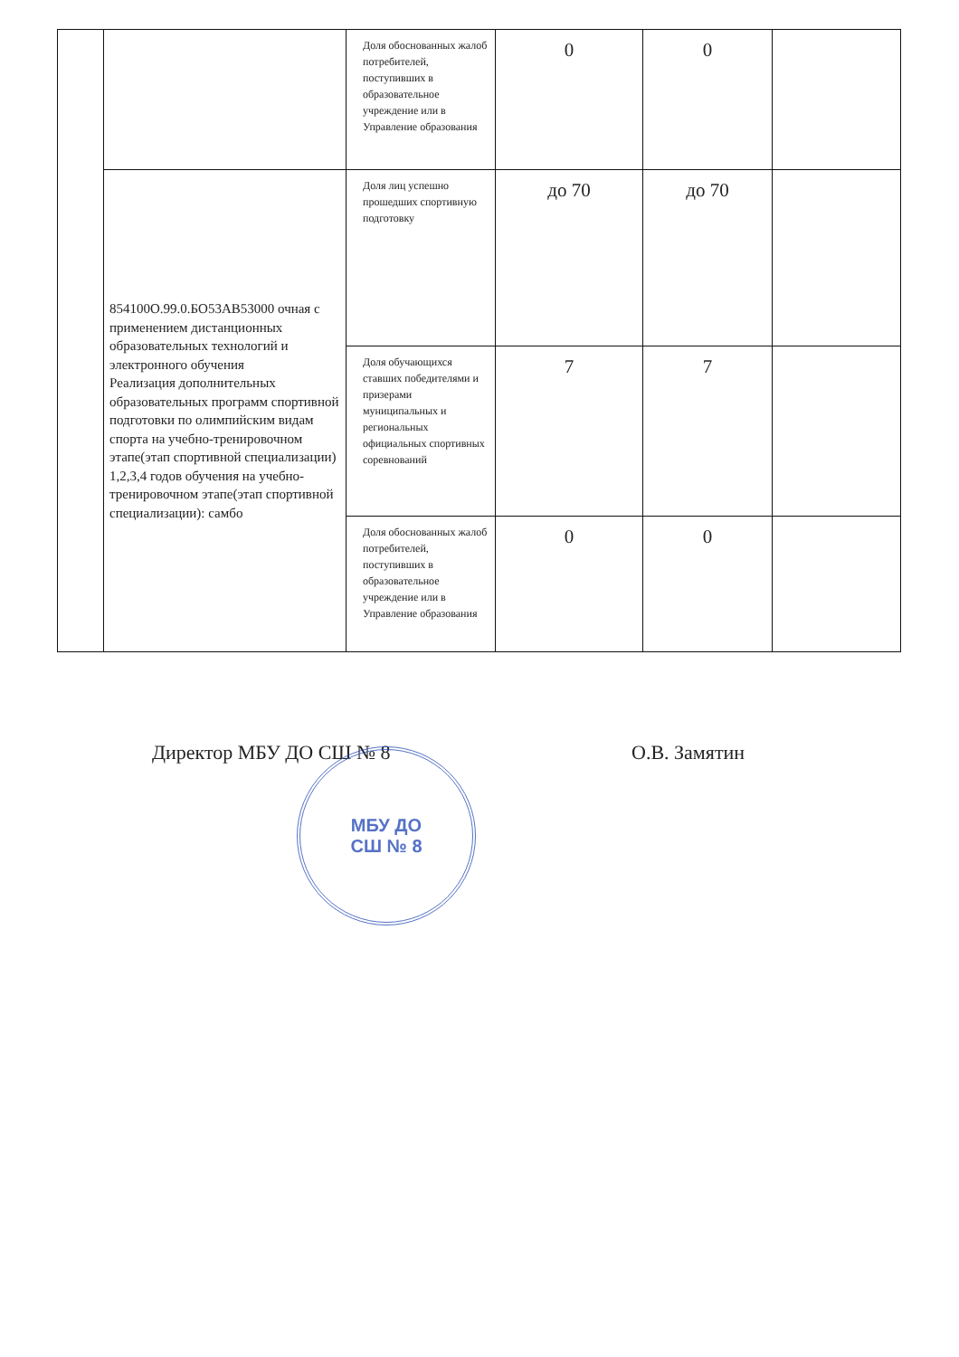| | | Доля обоснованных жалоб потребителей, поступивших в образовательное учреждение или в Управление образования | 0 | 0 | |
| | 854100О.99.0.БО53АВ53000 очная с применением дистанционных образовательных технологий и электронного обучения Реализация дополнительных образовательных программ спортивной подготовки по олимпийским видам спорта на учебно-тренировочном этапе(этап спортивной специализации) 1,2,3,4 годов обучения на учебно-тренировочном этапе(этап спортивной специализации): самбо | Доля лиц успешно прошедших спортивную подготовку | до 70 | до 70 | |
| | | Доля обучающихся ставших победителями и призерами муниципальных и региональных официальных спортивных соревнований | 7 | 7 | |
| | | Доля обоснованных жалоб потребителей, поступивших в образовательное учреждение или в Управление образования | 0 | 0 | |
Директор МБУ ДО СШ № 8 О.В. Замятин
МБУ ДО
СШ № 8